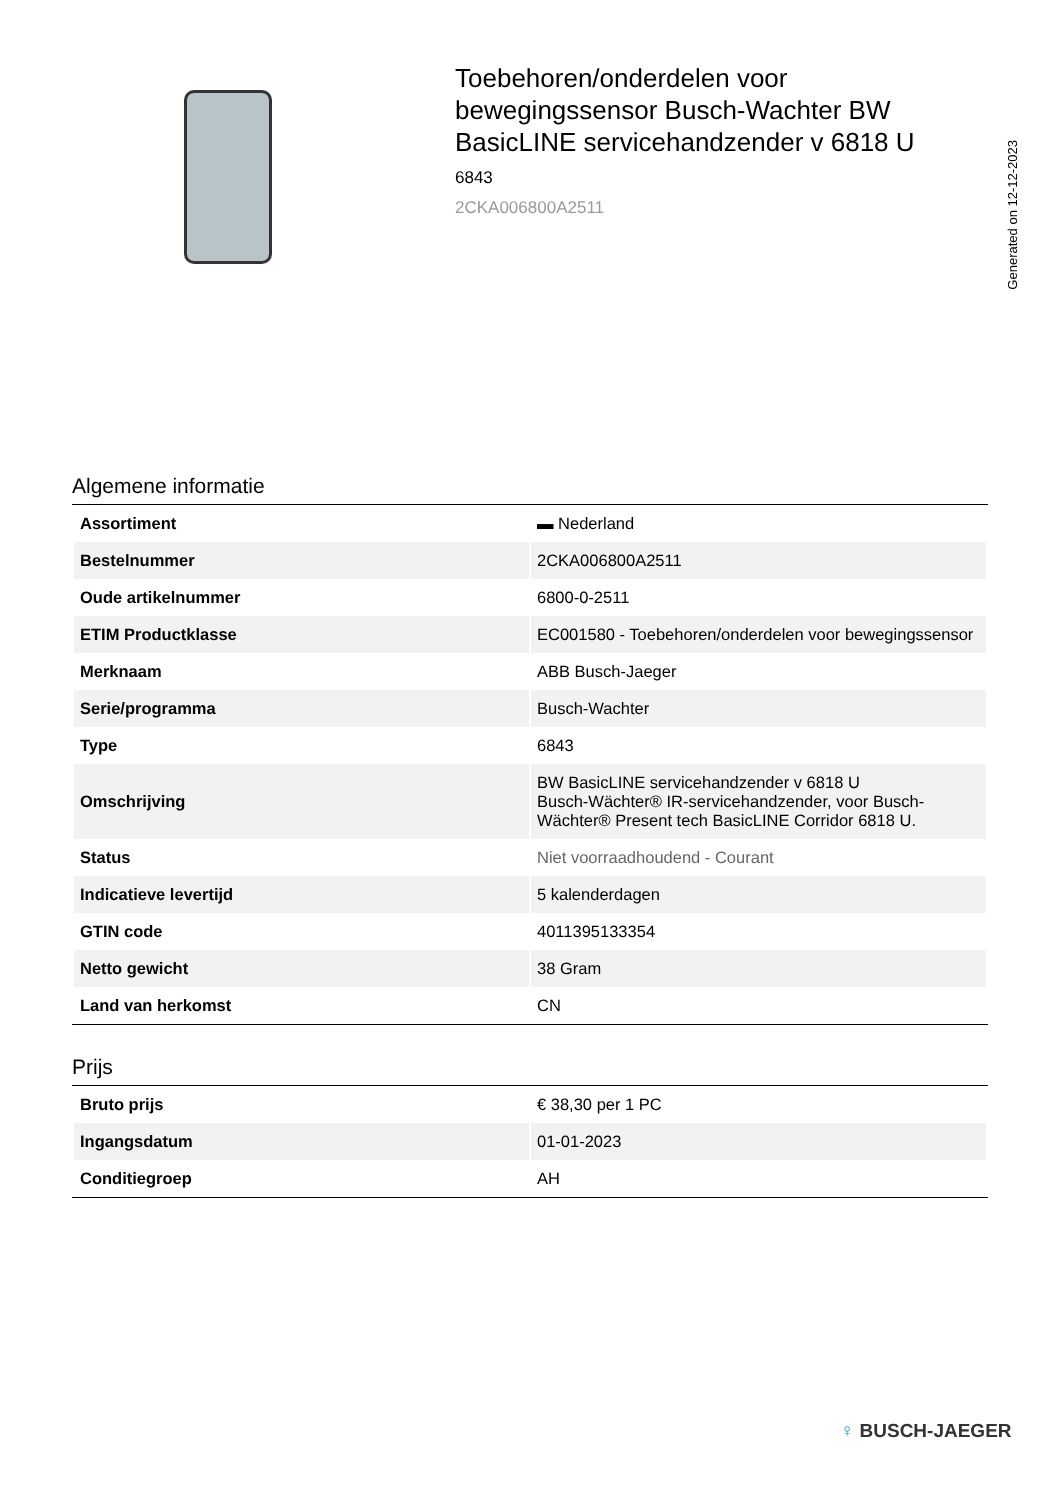Toebehoren/onderdelen voor bewegingssensor Busch-Wachter BW BasicLINE servicehandzender v 6818 U
6843
2CKA006800A2511
Generated on 12-12-2023
Algemene informatie
| Assortiment | ▬ Nederland |
| Bestelnummer | 2CKA006800A2511 |
| Oude artikelnummer | 6800-0-2511 |
| ETIM Productklasse | EC001580 - Toebehoren/onderdelen voor bewegingssensor |
| Merknaam | ABB Busch-Jaeger |
| Serie/programma | Busch-Wachter |
| Type | 6843 |
| Omschrijving | BW BasicLINE servicehandzender v 6818 U Busch-Wächter® IR-servicehandzender, voor Busch-Wächter® Present tech BasicLINE Corridor 6818 U. |
| Status | Niet voorraadhoudend - Courant |
| Indicatieve levertijd | 5 kalenderdagen |
| GTIN code | 4011395133354 |
| Netto gewicht | 38 Gram |
| Land van herkomst | CN |
Prijs
| Bruto prijs | € 38,30 per 1 PC |
| Ingangsdatum | 01-01-2023 |
| Conditiegroep | AH |
♀ BUSCH-JAEGER